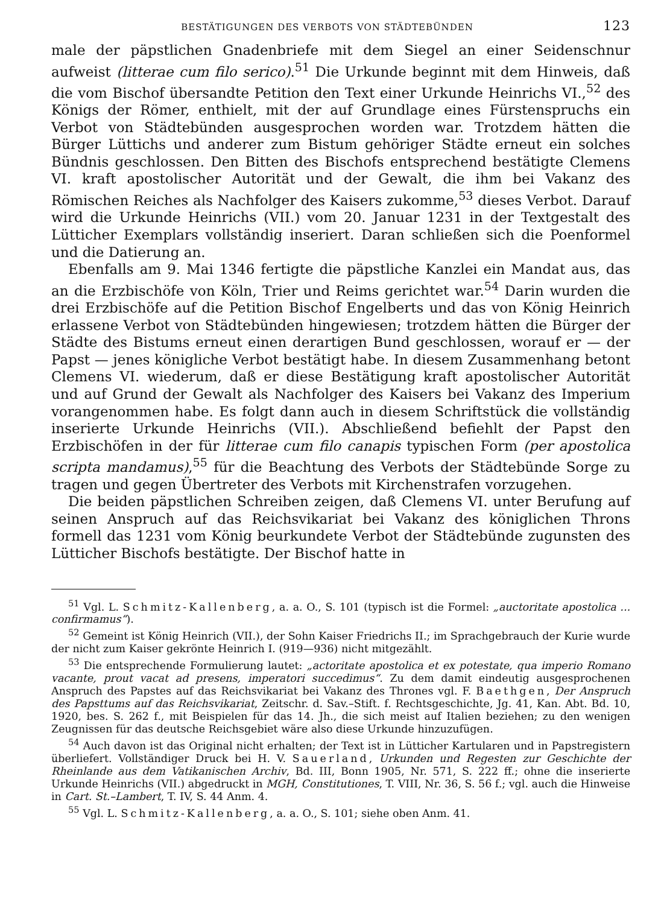BESTÄTIGUNGEN DES VERBOTS VON STÄDTEBÜNDEN 123
male der päpstlichen Gnadenbriefe mit dem Siegel an einer Seidenschnur aufweist (litterae cum filo serico).<sup>51</sup> Die Urkunde beginnt mit dem Hinweis, daß die vom Bischof übersandte Petition den Text einer Urkunde Heinrichs VI.,<sup>52</sup> des Königs der Römer, enthielt, mit der auf Grundlage eines Fürstenspruchs ein Verbot von Städtebünden ausgesprochen worden war. Trotzdem hätten die Bürger Lüttichs und anderer zum Bistum gehöriger Städte erneut ein solches Bündnis geschlossen. Den Bitten des Bischofs entsprechend bestätigte Clemens VI. kraft apostolischer Autorität und der Gewalt, die ihm bei Vakanz des Römischen Reiches als Nachfolger des Kaisers zukomme,<sup>53</sup> dieses Verbot. Darauf wird die Urkunde Heinrichs (VII.) vom 20. Januar 1231 in der Textgestalt des Lütticher Exemplars vollständig inseriert. Daran schließen sich die Poenformel und die Datierung an.
Ebenfalls am 9. Mai 1346 fertigte die päpstliche Kanzlei ein Mandat aus, das an die Erzbischöfe von Köln, Trier und Reims gerichtet war.<sup>54</sup> Darin wurden die drei Erzbischöfe auf die Petition Bischof Engelberts und das von König Heinrich erlassene Verbot von Städtebünden hingewiesen; trotzdem hätten die Bürger der Städte des Bistums erneut einen derartigen Bund geschlossen, worauf er — der Papst — jenes königliche Verbot bestätigt habe. In diesem Zusammenhang betont Clemens VI. wiederum, daß er diese Bestätigung kraft apostolischer Autorität und auf Grund der Gewalt als Nachfolger des Kaisers bei Vakanz des Imperium vorangenommen habe. Es folgt dann auch in diesem Schriftstück die vollständig inserierte Urkunde Heinrichs (VII.). Abschließend befiehlt der Papst den Erzbischöfen in der für litterae cum filo canapis typischen Form (per apostolica scripta mandamus),<sup>55</sup> für die Beachtung des Verbots der Städtebünde Sorge zu tragen und gegen Übertreter des Verbots mit Kirchenstrafen vorzugehen.
Die beiden päpstlichen Schreiben zeigen, daß Clemens VI. unter Berufung auf seinen Anspruch auf das Reichsvikariat bei Vakanz des königlichen Throns formell das 1231 vom König beurkundete Verbot der Städtebünde zugunsten des Lütticher Bischofs bestätigte. Der Bischof hatte in
<sup>51</sup> Vgl. L. Schmitz-Kallenberg, a. a. O., S. 101 (typisch ist die Formel: „auctoritate apostolica ... confirmamus“).
<sup>52</sup> Gemeint ist König Heinrich (VII.), der Sohn Kaiser Friedrichs II.; im Sprachgebrauch der Kurie wurde der nicht zum Kaiser gekrönte Heinrich I. (919—936) nicht mitgezählt.
<sup>53</sup> Die entsprechende Formulierung lautet: „actoritate apostolica et ex potestate, qua imperio Romano vacante, prout vacat ad presens, imperatori succedimus“. Zu dem damit eindeutig ausgesprochenen Anspruch des Papstes auf das Reichsvikariat bei Vakanz des Thrones vgl. F. Baethgen, Der Anspruch des Papsttums auf das Reichsvikariat, Zeitschr. d. Sav.–Stift. f. Rechtsgeschichte, Jg. 41, Kan. Abt. Bd. 10, 1920, bes. S. 262 f., mit Beispielen für das 14. Jh., die sich meist auf Italien beziehen; zu den wenigen Zeugnissen für das deutsche Reichsgebiet wäre also diese Urkunde hinzuzufügen.
<sup>54</sup> Auch davon ist das Original nicht erhalten; der Text ist in Lütticher Kartularen und in Papstregistern überliefert. Vollständiger Druck bei H. V. Sauerland, Urkunden und Regesten zur Geschichte der Rheinlande aus dem Vatikanischen Archiv, Bd. III, Bonn 1905, Nr. 571, S. 222 ff.; ohne die inserierte Urkunde Heinrichs (VII.) abgedruckt in MGH, Constitutiones, T. VIII, Nr. 36, S. 56 f.; vgl. auch die Hinweise in Cart. St.–Lambert, T. IV, S. 44 Anm. 4.
<sup>55</sup> Vgl. L. Schmitz-Kallenberg, a. a. O., S. 101; siehe oben Anm. 41.